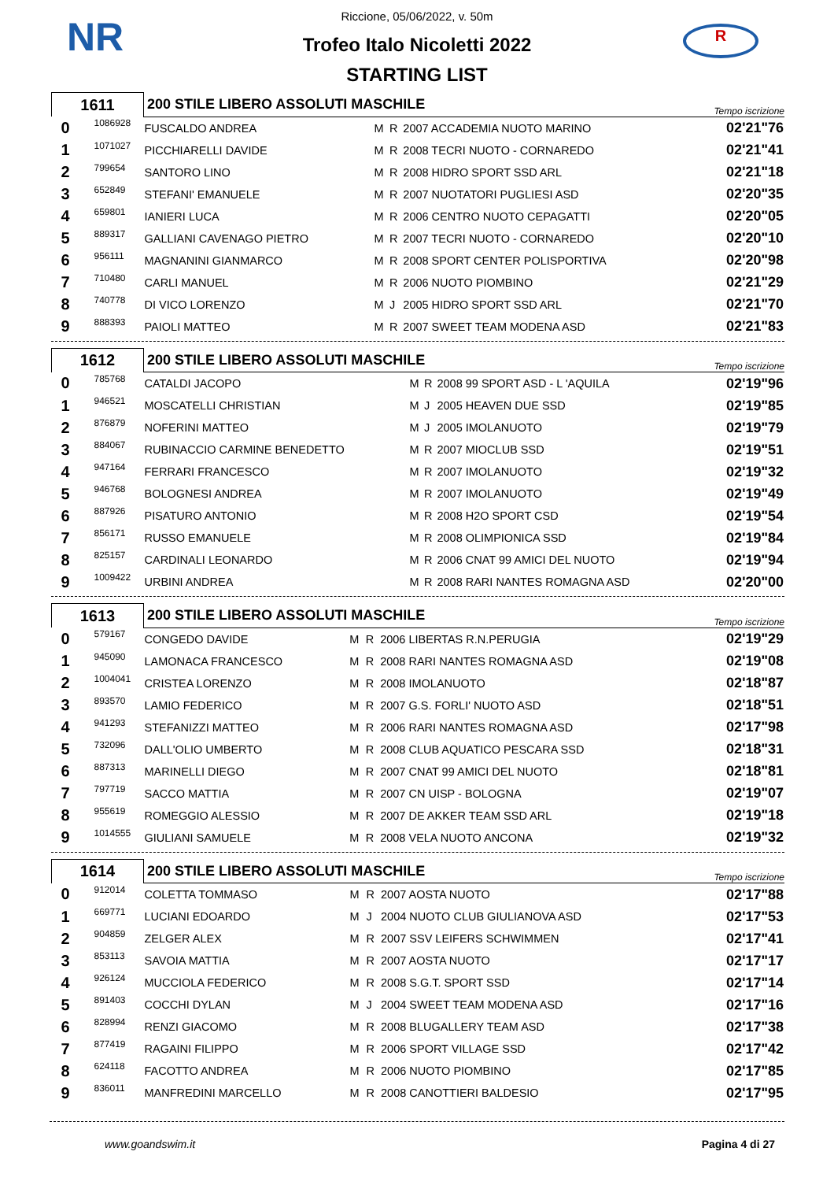NR R
Riccione, 05/06/2022, v. 50m
Trofeo Italo Nicoletti 2022
STARTING LIST
| 1611 | | 200 STILE LIBERO ASSOLUTI MASCHILE | | | | Tempo iscrizione |
| 0 | 1086928 | FUSCALDO ANDREA | M | R | 2007 ACCADEMIA NUOTO MARINO | 02'21"76 |
| 1 | 1071027 | PICCHIARELLI DAVIDE | M | R | 2008 TECRI NUOTO - CORNAREDO | 02'21"41 |
| 2 | 799654 | SANTORO LINO | M | R | 2008 HIDRO SPORT SSD ARL | 02'21"18 |
| 3 | 652849 | STEFANI' EMANUELE | M | R | 2007 NUOTATORI PUGLIESI ASD | 02'20"35 |
| 4 | 659801 | IANIERI LUCA | M | R | 2006 CENTRO NUOTO CEPAGATTI | 02'20"05 |
| 5 | 889317 | GALLIANI CAVENAGO PIETRO | M | R | 2007 TECRI NUOTO - CORNAREDO | 02'20"10 |
| 6 | 956111 | MAGNANINI GIANMARCO | M | R | 2008 SPORT CENTER POLISPORTIVA | 02'20"98 |
| 7 | 710480 | CARLI MANUEL | M | R | 2006 NUOTO PIOMBINO | 02'21"29 |
| 8 | 740778 | DI VICO LORENZO | M | J | 2005 HIDRO SPORT SSD ARL | 02'21"70 |
| 9 | 888393 | PAIOLI MATTEO | M | R | 2007 SWEET TEAM MODENA ASD | 02'21"83 |
| 1612 | | 200 STILE LIBERO ASSOLUTI MASCHILE | | | | Tempo iscrizione |
| 0 | 785768 | CATALDI JACOPO | M | R | 2008 99 SPORT ASD - L 'AQUILA | 02'19"96 |
| 1 | 946521 | MOSCATELLI CHRISTIAN | M | J | 2005 HEAVEN DUE SSD | 02'19"85 |
| 2 | 876879 | NOFERINI MATTEO | M | J | 2005 IMOLANUOTO | 02'19"79 |
| 3 | 884067 | RUBINACCIO CARMINE BENEDETTO | M | R | 2007 MIOCLUB SSD | 02'19"51 |
| 4 | 947164 | FERRARI FRANCESCO | M | R | 2007 IMOLANUOTO | 02'19"32 |
| 5 | 946768 | BOLOGNESI ANDREA | M | R | 2007 IMOLANUOTO | 02'19"49 |
| 6 | 887926 | PISATURO ANTONIO | M | R | 2008 H2O SPORT CSD | 02'19"54 |
| 7 | 856171 | RUSSO EMANUELE | M | R | 2008 OLIMPIONICA SSD | 02'19"84 |
| 8 | 825157 | CARDINALI LEONARDO | M | R | 2006 CNAT 99 AMICI DEL NUOTO | 02'19"94 |
| 9 | 1009422 | URBINI ANDREA | M | R | 2008 RARI NANTES ROMAGNA ASD | 02'20"00 |
| 1613 | | 200 STILE LIBERO ASSOLUTI MASCHILE | | | | Tempo iscrizione |
| 0 | 579167 | CONGEDO DAVIDE | M | R | 2006 LIBERTAS R.N.PERUGIA | 02'19"29 |
| 1 | 945090 | LAMONACA FRANCESCO | M | R | 2008 RARI NANTES ROMAGNA ASD | 02'19"08 |
| 2 | 1004041 | CRISTEA LORENZO | M | R | 2008 IMOLANUOTO | 02'18"87 |
| 3 | 893570 | LAMIO FEDERICO | M | R | 2007 G.S. FORLI' NUOTO ASD | 02'18"51 |
| 4 | 941293 | STEFANIZZI MATTEO | M | R | 2006 RARI NANTES ROMAGNA ASD | 02'17"98 |
| 5 | 732096 | DALL'OLIO UMBERTO | M | R | 2008 CLUB AQUATICO PESCARA SSD | 02'18"31 |
| 6 | 887313 | MARINELLI DIEGO | M | R | 2007 CNAT 99 AMICI DEL NUOTO | 02'18"81 |
| 7 | 797719 | SACCO MATTIA | M | R | 2007 CN UISP - BOLOGNA | 02'19"07 |
| 8 | 955619 | ROMEGGIO ALESSIO | M | R | 2007 DE AKKER TEAM SSD ARL | 02'19"18 |
| 9 | 1014555 | GIULIANI SAMUELE | M | R | 2008 VELA NUOTO ANCONA | 02'19"32 |
| 1614 | | 200 STILE LIBERO ASSOLUTI MASCHILE | | | | Tempo iscrizione |
| 0 | 912014 | COLETTA TOMMASO | M | R | 2007 AOSTA NUOTO | 02'17"88 |
| 1 | 669771 | LUCIANI EDOARDO | M | J | 2004 NUOTO CLUB GIULIANOVA ASD | 02'17"53 |
| 2 | 904859 | ZELGER ALEX | M | R | 2007 SSV LEIFERS SCHWIMMEN | 02'17"41 |
| 3 | 853113 | SAVOIA MATTIA | M | R | 2007 AOSTA NUOTO | 02'17"17 |
| 4 | 926124 | MUCCIOLA FEDERICO | M | R | 2008 S.G.T. SPORT SSD | 02'17"14 |
| 5 | 891403 | COCCHI DYLAN | M | J | 2004 SWEET TEAM MODENA ASD | 02'17"16 |
| 6 | 828994 | RENZI GIACOMO | M | R | 2008 BLUGALLERY TEAM ASD | 02'17"38 |
| 7 | 877419 | RAGAINI FILIPPO | M | R | 2006 SPORT VILLAGE SSD | 02'17"42 |
| 8 | 624118 | FACOTTO ANDREA | M | R | 2006 NUOTO PIOMBINO | 02'17"85 |
| 9 | 836011 | MANFREDINI MARCELLO | M | R | 2008 CANOTTIERI BALDESIO | 02'17"95 |
www.goandswim.it Pagina 4 di 27